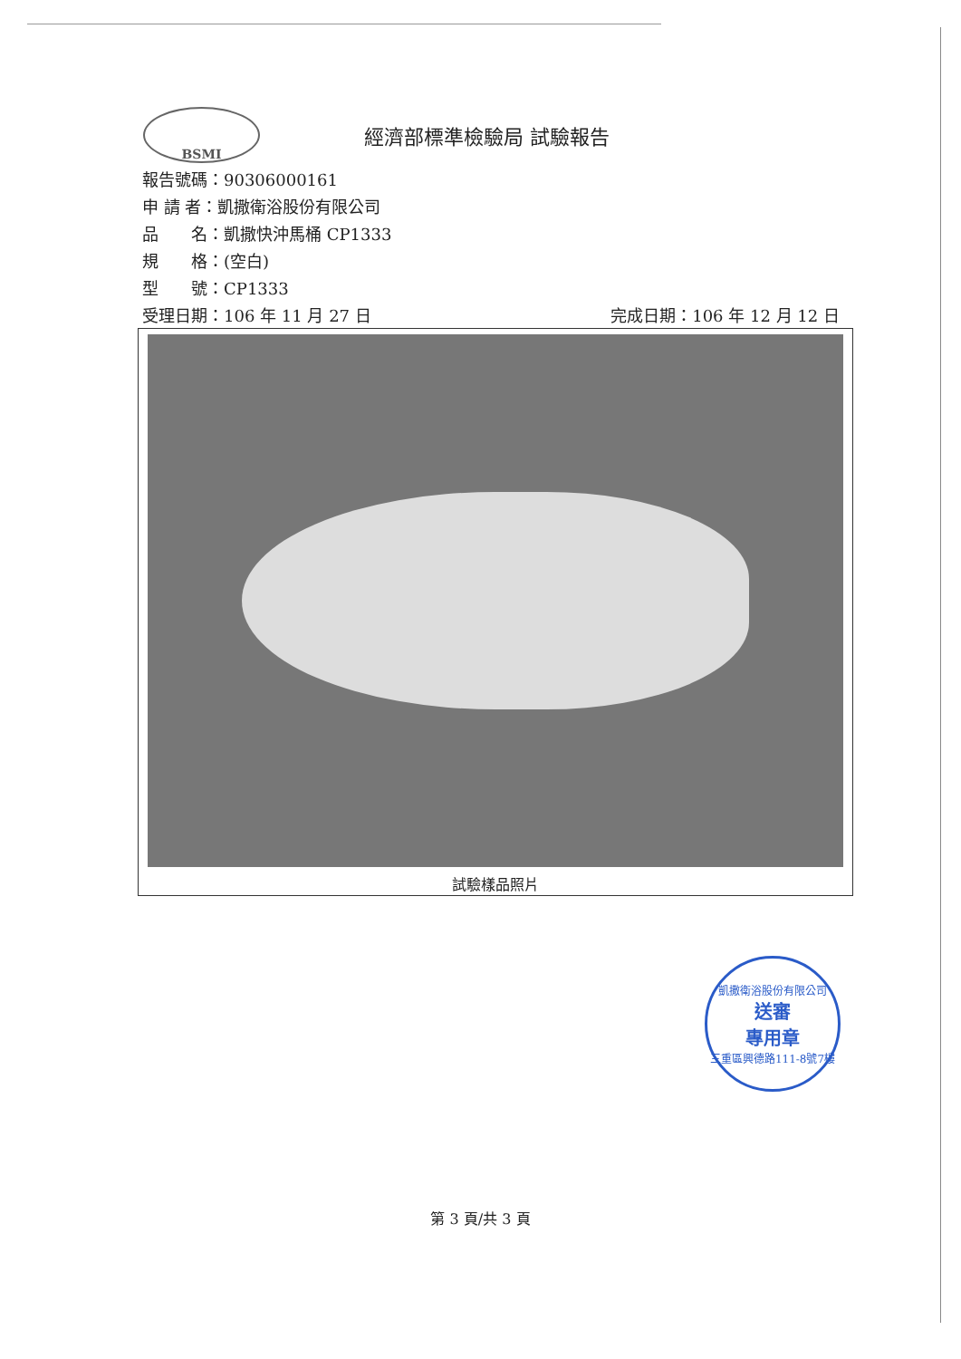BSMI
經濟部標準檢驗局 試驗報告
報告號碼：90306000161
申 請 者：凱撒衛浴股份有限公司
品　　名：凱撒快沖馬桶 CP1333
規　　格：(空白)
型　　號：CP1333
受理日期：106 年 11 月 27 日 完成日期：106 年 12 月 12 日
試驗樣品照片
凱撒衛浴股份有限公司
送審
專用章
三重區興德路111-8號7樓
第 3 頁/共 3 頁